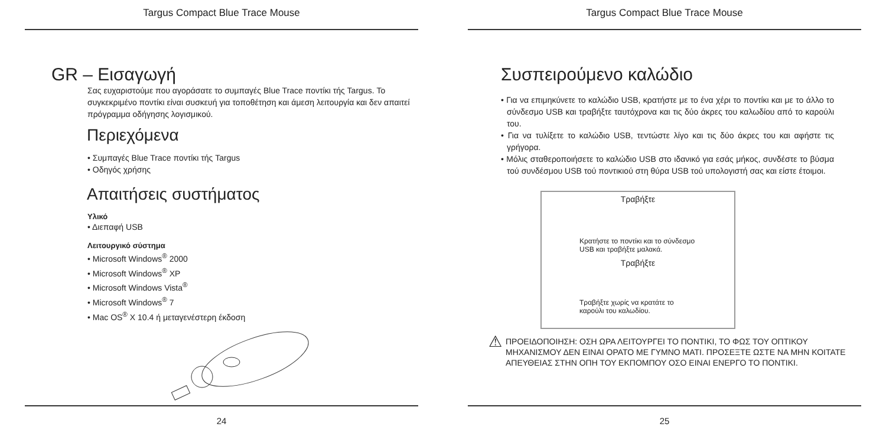Targus Compact Blue Trace Mouse
GR – Εισαγωγή
Σας ευχαριστούμε που αγοράσατε το συμπαγές Blue Trace ποντίκι τής Targus. Το συγκεκριμένο ποντίκι είναι συσκευή για τοποθέτηση και άμεση λειτουργία και δεν απαιτεί πρόγραμμα οδήγησης λογισμικού.
Περιεχόμενα
• Συμπαγές Blue Trace ποντίκι τής Targus
• Οδηγός χρήσης
Απαιτήσεις συστήματος
Υλικό
• Διεπαφή USB
Λειτουργικό σύστημα
• Microsoft Windows<sup>®</sup> 2000
• Microsoft Windows<sup>®</sup> XP
• Microsoft Windows Vista<sup>®</sup>
• Microsoft Windows<sup>®</sup> 7
• Mac OS<sup>®</sup> X 10.4 ή μεταγενέστερη έκδοση
24
Targus Compact Blue Trace Mouse
Συσπειρούμενο καλώδιο
• Για να επιμηκύνετε το καλώδιο USB, κρατήστε με το ένα χέρι το ποντίκι και με το άλλο το σύνδεσμο USB και τραβήξτε ταυτόχρονα και τις δύο άκρες του καλωδίου από το καρούλι του.
• Για να τυλίξετε το καλώδιο USB, τεντώστε λίγο και τις δύο άκρες του και αφήστε τις γρήγορα.
• Μόλις σταθεροποιήσετε το καλώδιο USB στο ιδανικό για εσάς μήκος, συνδέστε το βύσμα τού συνδέσμου USB τού ποντικιού στη θύρα USB τού υπολογιστή σας και είστε έτοιμοι.
Τραβήξτε
Κρατήστε το ποντίκι και το σύνδεσμο
USB και τραβήξτε μαλακά.
Τραβήξτε
Τραβήξτε χωρίς να κρατάτε το
καρούλι του καλωδίου.
⚠
ΠΡΟΕΙΔΟΠΟΙΗΣΗ: ΟΣΗ ΩΡΑ ΛΕΙΤΟΥΡΓΕΙ ΤΟ ΠΟΝΤΙΚΙ, ΤΟ ΦΩΣ ΤΟΥ ΟΠΤΙΚΟΥ ΜΗΧΑΝΙΣΜΟΥ ΔΕΝ ΕΙΝΑΙ ΟΡΑΤΟ ΜΕ ΓΥΜΝΟ ΜΑΤΙ. ΠΡΟΣΕΞΤΕ ΩΣΤΕ ΝΑ ΜΗΝ ΚΟΙΤΑΤΕ ΑΠΕΥΘΕΙΑΣ ΣΤΗΝ ΟΠΗ ΤΟΥ ΕΚΠΟΜΠΟΥ ΟΣΟ ΕΙΝΑΙ ΕΝΕΡΓΟ ΤΟ ΠΟΝΤΙΚΙ.
25